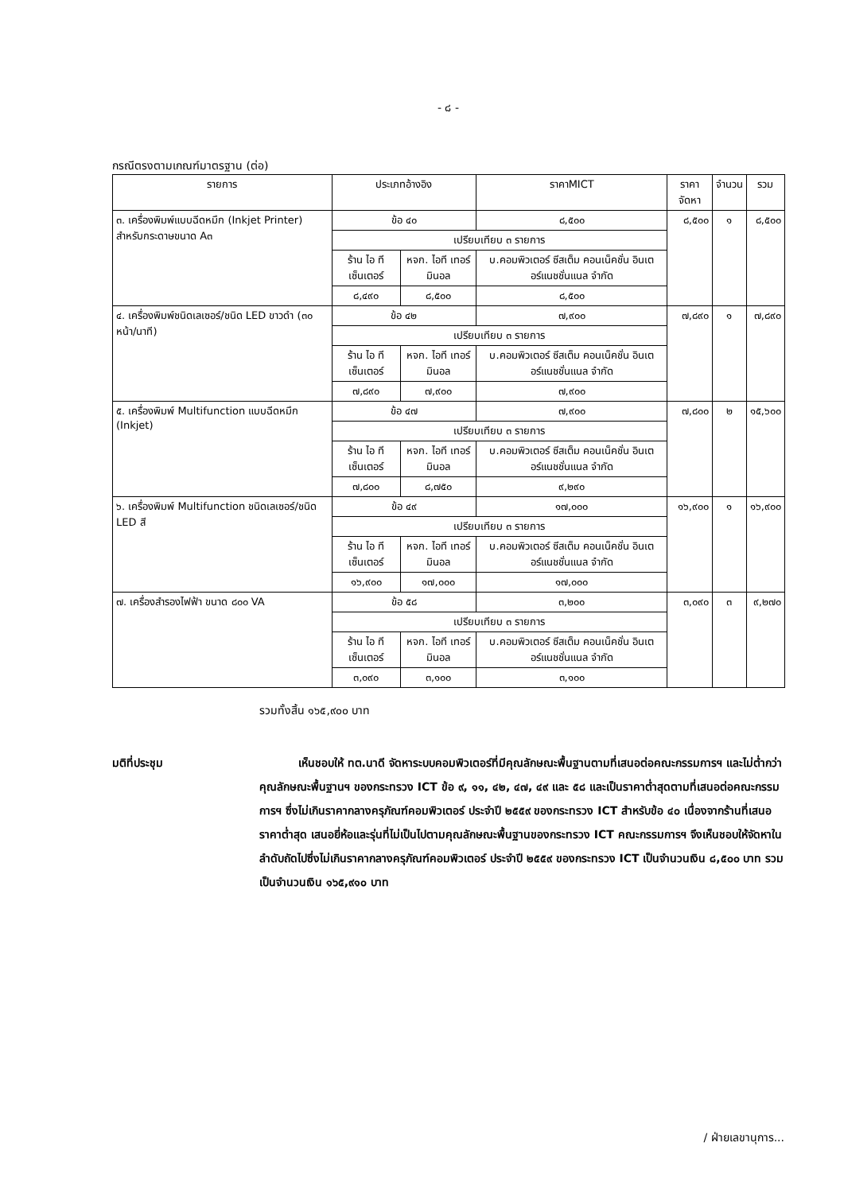- ๘ -
กรณีตรงตามเกณฑ์มาตรฐาน (ต่อ)
| รายการ | ประเภทอ้างอิง | | ราคาMICT | ราคาจัดหา | จำนวน | รวม |
| --- | --- | --- | --- | --- | --- | --- |
| ๓. เครื่องพิมพ์แบบฉีดหมึก (Inkjet Printer) สำหรับกระดาษขนาด A๓ | ข้อ ๔๐ | | ๘,๕๐๐ | ๘,๕๐๐ | ๑ | ๘,๕๐๐ |
| | เปรียบเทียบ ๓ รายการ | | | | | |
| | ร้าน ไอ ที เซ็นเตอร์ | หจก. ไอที เทอร์มินอล | บ.คอมพิวเตอร์ ซีสเต็ม คอนเน็คชั่น อินเตอร์แนชชั่นแนล จำกัด | | | |
| | ๘,๔๙๐ | ๘,๕๐๐ | ๘,๕๐๐ | | | |
| ๔. เครื่องพิมพ์ชนิดเลเซอร์/ชนิด LED ขาวดำ (๓๐ หน้า/นาที) | ข้อ ๔๒ | | ๗,๙๐๐ | ๗,๘๙๐ | ๑ | ๗,๘๙๐ |
| | เปรียบเทียบ ๓ รายการ | | | | | |
| | ร้าน ไอ ที เซ็นเตอร์ | หจก. ไอที เทอร์มินอล | บ.คอมพิวเตอร์ ซีสเต็ม คอนเน็คชั่น อินเตอร์แนชชั่นแนล จำกัด | | | |
| | ๗,๘๙๐ | ๗,๙๐๐ | ๗,๙๐๐ | | | |
| ๕. เครื่องพิมพ์ Multifunction แบบฉีดหมึก (Inkjet) | ข้อ ๔๗ | | ๗,๙๐๐ | ๗,๘๐๐ | ๒ | ๑๕,๖๐๐ |
| | เปรียบเทียบ ๓ รายการ | | | | | |
| | ร้าน ไอ ที เซ็นเตอร์ | หจก. ไอที เทอร์มินอล | บ.คอมพิวเตอร์ ซีสเต็ม คอนเน็คชั่น อินเตอร์แนชชั่นแนล จำกัด | | | |
| | ๗,๘๐๐ | ๘,๗๕๐ | ๙,๒๙๐ | | | |
| ๖. เครื่องพิมพ์ Multifunction ชนิดเลเซอร์/ชนิด LED สี | ข้อ ๔๙ | | ๑๗,๐๐๐ | ๑๖,๙๐๐ | ๑ | ๑๖,๙๐๐ |
| | เปรียบเทียบ ๓ รายการ | | | | | |
| | ร้าน ไอ ที เซ็นเตอร์ | หจก. ไอที เทอร์มินอล | บ.คอมพิวเตอร์ ซีสเต็ม คอนเน็คชั่น อินเตอร์แนชชั่นแนล จำกัด | | | |
| | ๑๖,๙๐๐ | ๑๗,๐๐๐ | ๑๗,๐๐๐ | | | |
| ๗. เครื่องสำรองไฟฟ้า ขนาด ๘๐๐ VA | ข้อ ๕๘ | | ๓,๒๐๐ | ๓,๐๙๐ | ๓ | ๙,๒๗๐ |
| | เปรียบเทียบ ๓ รายการ | | | | | |
| | ร้าน ไอ ที เซ็นเตอร์ | หจก. ไอที เทอร์มินอล | บ.คอมพิวเตอร์ ซีสเต็ม คอนเน็คชั่น อินเตอร์แนชชั่นแนล จำกัด | | | |
| | ๓,๐๙๐ | ๓,๑๐๐ | ๓,๑๐๐ | | | |
รวมทั้งสิ้น ๑๖๕,๙๐๐ บาท
มติที่ประชุม เห็นชอบให้ ทต.นาดี จัดหาระบบคอมพิวเตอร์ที่มีคุณลักษณะพื้นฐานตามที่เสนอต่อคณะกรรมการฯ และไม่ต่ำกว่าคุณลักษณะพื้นฐานฯ ของกระทรวง ICT ข้อ ๙, ๑๑, ๔๒, ๔๗, ๔๙ และ ๕๘ และเป็นราคาต่ำสุดตามที่เสนอต่อคณะกรรมการฯ ซึ่งไม่เกินราคากลางครุภัณฑ์คอมพิวเตอร์ ประจำปี ๒๕๕๙ ของกระทรวง ICT สำหรับข้อ ๔๐ เนื่องจากร้านที่เสนอราคาต่ำสุด เสนอยี่ห้อและรุ่นที่ไม่เป็นไปตามคุณลักษณะพื้นฐานของกระทรวง ICT คณะกรรมการฯ จึงเห็นชอบให้จัดหาในลำดับถัดไปซึ่งไม่เกินราคากลางครุภัณฑ์คอมพิวเตอร์ ประจำปี ๒๕๕๙ ของกระทรวง ICT เป็นจำนวนเงิน ๘,๕๐๐ บาท รวมเป็นจำนวนเงิน ๑๖๕,๙๑๐ บาท
/ ฝ่ายเลขานุการ...